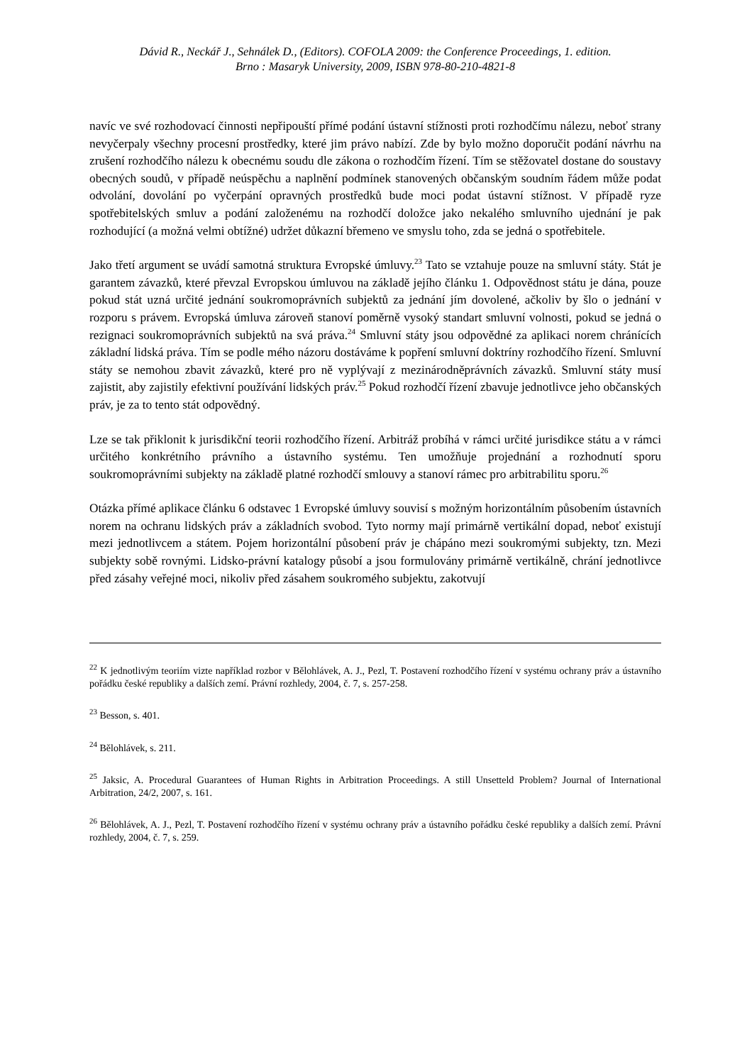Dávid R., Neckář J., Sehnálek D., (Editors). COFOLA 2009: the Conference Proceedings, 1. edition.
Brno : Masaryk University, 2009, ISBN 978-80-210-4821-8
navíc ve své rozhodovací činnosti nepřipouští přímé podání ústavní stížnosti proti rozhodčímu nálezu, neboť strany nevyčerpaly všechny procesní prostředky, které jim právo nabízí. Zde by bylo možno doporučit podání návrhu na zrušení rozhodčího nálezu k obecnému soudu dle zákona o rozhodčím řízení. Tím se stěžovatel dostane do soustavy obecných soudů, v případě neúspěchu a naplnění podmínek stanovených občanským soudním řádem může podat odvolání, dovolání po vyčerpání opravných prostředků bude moci podat ústavní stížnost. V případě ryze spotřebitelských smluv a podání založenému na rozhodčí doložce jako nekalého smluvního ujednání je pak rozhodující (a možná velmi obtížné) udržet důkazní břemeno ve smyslu toho, zda se jedná o spotřebitele.
Jako třetí argument se uvádí samotná struktura Evropské úmluvy.<sup>23</sup> Tato se vztahuje pouze na smluvní státy. Stát je garantem závazků, které převzal Evropskou úmluvou na základě jejího článku 1. Odpovědnost státu je dána, pouze pokud stát uzná určité jednání soukromoprávních subjektů za jednání jím dovolené, ačkoliv by šlo o jednání v rozporu s právem. Evropská úmluva zároveň stanoví poměrně vysoký standart smluvní volnosti, pokud se jedná o rezignaci soukromoprávních subjektů na svá práva.<sup>24</sup> Smluvní státy jsou odpovědné za aplikaci norem chránících základní lidská práva. Tím se podle mého názoru dostáváme k popření smluvní doktríny rozhodčího řízení. Smluvní státy se nemohou zbavit závazků, které pro ně vyplývají z mezinárodněprávních závazků. Smluvní státy musí zajistit, aby zajistily efektivní používání lidských práv.<sup>25</sup> Pokud rozhodčí řízení zbavuje jednotlivce jeho občanských práv, je za to tento stát odpovědný.
Lze se tak přiklonit k jurisdikční teorii rozhodčího řízení. Arbitráž probíhá v rámci určité jurisdikce státu a v rámci určitého konkrétního právního a ústavního systému. Ten umožňuje projednání a rozhodnutí sporu soukromoprávními subjekty na základě platné rozhodčí smlouvy a stanoví rámec pro arbitrabilitu sporu.<sup>26</sup>
Otázka přímé aplikace článku 6 odstavec 1 Evropské úmluvy souvisí s možným horizontálním působením ústavních norem na ochranu lidských práv a základních svobod. Tyto normy mají primárně vertikální dopad, neboť existují mezi jednotlivcem a státem. Pojem horizontální působení práv je chápáno mezi soukromými subjekty, tzn. Mezi subjekty sobě rovnými. Lidsko-právní katalogy působí a jsou formulovány primárně vertikálně, chrání jednotlivce před zásahy veřejné moci, nikoliv před zásahem soukromého subjektu, zakotvují
<sup>22</sup> K jednotlivým teoriím vizte například rozbor v Bělohlávek, A. J., Pezl, T. Postavení rozhodčího řízení v systému ochrany práv a ústavního pořádku české republiky a dalších zemí. Právní rozhledy, 2004, č. 7, s. 257-258.
<sup>23</sup> Besson, s. 401.
<sup>24</sup> Bělohlávek, s. 211.
<sup>25</sup> Jaksic, A. Procedural Guarantees of Human Rights in Arbitration Proceedings. A still Unsetteld Problem? Journal of International Arbitration, 24/2, 2007, s. 161.
<sup>26</sup> Bělohlávek, A. J., Pezl, T. Postavení rozhodčího řízení v systému ochrany práv a ústavního pořádku české republiky a dalších zemí. Právní rozhledy, 2004, č. 7, s. 259.